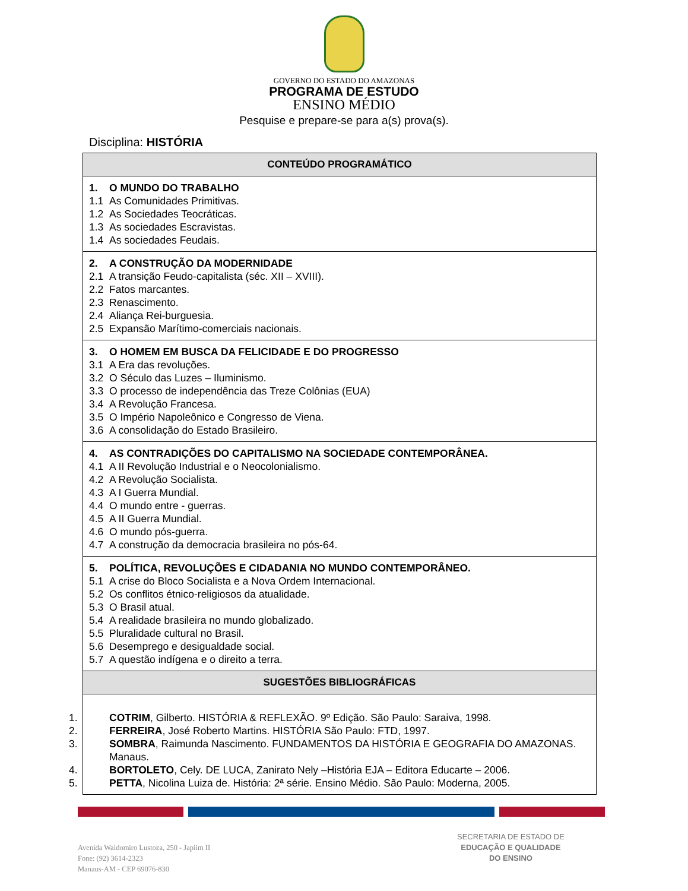GOVERNO DO ESTADO DO AMAZONAS
PROGRAMA DE ESTUDO
ENSINO MÉDIO
Pesquise e prepare-se para a(s) prova(s).
Disciplina: HISTÓRIA
| CONTEÚDO PROGRAMÁTICO |
| --- |
| 1. O MUNDO DO TRABALHO 1.1 As Comunidades Primitivas. 1.2 As Sociedades Teocráticas. 1.3 As sociedades Escravistas. 1.4 As sociedades Feudais. |
| 2. A CONSTRUÇÃO DA MODERNIDADE 2.1 A transição Feudo-capitalista (séc. XII – XVIII). 2.2 Fatos marcantes. 2.3 Renascimento. 2.4 Aliança Rei-burguesia. 2.5 Expansão Marítimo-comerciais nacionais. |
| 3. O HOMEM EM BUSCA DA FELICIDADE E DO PROGRESSO 3.1 A Era das revoluções. 3.2 O Século das Luzes – Iluminismo. 3.3 O processo de independência das Treze Colônias (EUA) 3.4 A Revolução Francesa. 3.5 O Império Napoleônico e Congresso de Viena. 3.6 A consolidação do Estado Brasileiro. |
| 4. AS CONTRADIÇÕES DO CAPITALISMO NA SOCIEDADE CONTEMPORÂNEA. 4.1 A II Revolução Industrial e o Neocolonialismo. 4.2 A Revolução Socialista. 4.3 A I Guerra Mundial. 4.4 O mundo entre - guerras. 4.5 A II Guerra Mundial. 4.6 O mundo pós-guerra. 4.7 A construção da democracia brasileira no pós-64. |
| 5. POLÍTICA, REVOLUÇÕES E CIDADANIA NO MUNDO CONTEMPORÂNEO. 5.1 A crise do Bloco Socialista e a Nova Ordem Internacional. 5.2 Os conflitos étnico-religiosos da atualidade. 5.3 O Brasil atual. 5.4 A realidade brasileira no mundo globalizado. 5.5 Pluralidade cultural no Brasil. 5.6 Desemprego e desigualdade social. 5.7 A questão indígena e o direito a terra. |
| SUGESTÕES BIBLIOGRÁFICAS |
| 1. COTRIM , Gilberto. HISTÓRIA & REFLEXÃO. 9º Edição. São Paulo: Saraiva, 1998. 2. FERREIRA , José Roberto Martins. HISTÓRIA São Paulo: FTD, 1997. 3. SOMBRA , Raimunda Nascimento. FUNDAMENTOS DA HISTÓRIA E GEOGRAFIA DO AMAZONAS. Manaus. 4. BORTOLETO , Cely. DE LUCA, Zanirato Nely –História EJA – Editora Educarte – 2006. 5. PETTA , Nicolina Luiza de. História: 2ª série. Ensino Médio. São Paulo: Moderna, 2005. |
Avenida Waldomiro Lustoza, 250 - Japiim II
Fone: (92) 3614-2323
Manaus-AM - CEP 69076-830
SECRETARIA DE ESTADO DE
EDUCAÇÃO E QUALIDADE
DO ENSINO